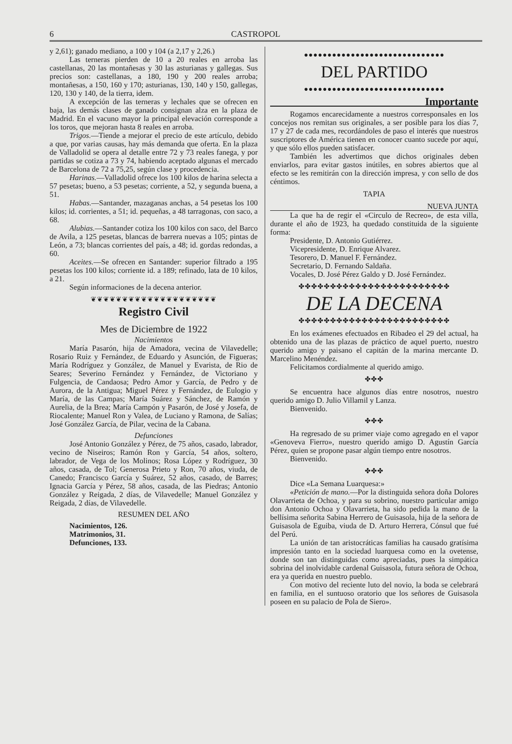6 CASTROPOL
y 2,61); ganado mediano, a 100 y 104 (a 2,17 y 2,26.)
Las terneras pierden de 10 a 20 reales en arroba las castellanas, 20 las montañesas y 30 las asturianas y gallegas. Sus precios son: castellanas, a 180, 190 y 200 reales arroba; montañesas, a 150, 160 y 170; asturianas, 130, 140 y 150, gallegas, 120, 130 y 140, de la tierra, idem.
A excepción de las terneras y lechales que se ofrecen en baja, las demás clases de ganado consignan alza en la plaza de Madrid. En el vacuno mayor la principal elevación corresponde a los toros, que mejoran hasta 8 reales en arroba.
Trigos.—Tiende a mejorar el precio de este artículo, debido a que, por varias causas, hay más demanda que oferta. En la plaza de Valladolid se opera al detalle entre 72 y 73 reales fanega, y por partidas se cotiza a 73 y 74, habiendo aceptado algunas el mercado de Barcelona de 72 a 75,25, según clase y procedencia.
Harinas.—Valladolid ofrece los 100 kilos de harina selecta a 57 pesetas; bueno, a 53 pesetas; corriente, a 52, y segunda buena, a 51.
Habas.—Santander, mazaganas anchas, a 54 pesetas los 100 kilos; id. corrientes, a 51; id. pequeñas, a 48 tarragonas, con saco, a 68.
Alubias.—Santander cotiza los 100 kilos con saco, del Barco de Avila, a 125 pesetas, blancas de barrera nuevas a 105; pintas de León, a 73; blancas corrientes del país, a 48; id. gordas redondas, a 60.
Aceites.—Se ofrecen en Santander: superior filtrado a 195 pesetas los 100 kilos; corriente id. a 189; refinado, lata de 10 kilos, a 21.
Según informaciones de la decena anterior.
❦❦❦❦❦❦❦❦❦❦❦❦❦❦❦❦❦❦❦❦
Registro Civil
Mes de Diciembre de 1922
Nacimientos
María Pasarón, hija de Amadora, vecina de Vilavedelle; Rosario Ruiz y Fernández, de Eduardo y Asunción, de Figueras; María Rodríguez y González, de Manuel y Evarista, de Rio de Seares; Severino Fernández y Fernández, de Victoriano y Fulgencia, de Candaosa; Pedro Amor y García, de Pedro y de Aurora, de la Antigua; Miguel Pérez y Fernández, de Eulogio y María, de las Campas; María Suárez y Sánchez, de Ramón y Aurelia, de la Brea; María Campón y Pasarón, de José y Josefa, de Riocalente; Manuel Ron y Valea, de Luciano y Ramona, de Salías; José González García, de Pilar, vecina de la Cabana.
Defunciones
José Antonio González y Pérez, de 75 años, casado, labrador, vecino de Niseiros; Ramón Ron y García, 54 años, soltero, labrador, de Vega de los Molinos; Rosa López y Rodríguez, 30 años, casada, de Tol; Generosa Prieto y Ron, 70 años, viuda, de Canedo; Francisco García y Suárez, 52 años, casado, de Barres; Ignacia García y Pérez, 58 años, casada, de las Piedras; Antonio González y Reigada, 2 días, de Vilavedelle; Manuel González y Reigada, 2 días, de Vilavedelle.
RESUMEN DEL AÑO
Nacimientos, 126.
Matrimonios, 31.
Defunciones, 133.
●●●●●●●●●●●●●●●●●●●●●●●●●●●●●●
DEL PARTIDO
●●●●●●●●●●●●●●●●●●●●●●●●●●●●●●
Importante
Rogamos encarecidamente a nuestros corresponsales en los concejos nos remitan sus originales, a ser posible para los días 7, 17 y 27 de cada mes, recordándoles de paso el interés que nuestros suscriptores de América tienen en conocer cuanto sucede por aquí, y que sólo ellos pueden satisfacer.
También les advertimos que dichos originales deben enviarlos, para evitar gastos inútiles, en sobres abiertos que al efecto se les remitirán con la dirección impresa, y con sello de dos céntimos.
TAPIA
NUEVA JUNTA
La que ha de regir el «Circulo de Recreo», de esta villa, durante el año de 1923, ha quedado constituida de la siguiente forma:
Presidente, D. Antonio Gutiérrez.
Vicepresidente, D. Enrique Alvarez.
Tesorero, D. Manuel F. Fernández.
Secretario, D. Fernando Saldaña.
Vocales, D. José Pérez Galdo y D. José Fernández.
✤✤✤✤✤✤✤✤✤✤✤✤✤✤✤✤✤✤✤✤✤✤✤✤
DE LA DECENA
✤✤✤✤✤✤✤✤✤✤✤✤✤✤✤✤✤✤✤✤✤✤✤✤
En los exámenes efectuados en Ribadeo el 29 del actual, ha obtenido una de las plazas de práctico de aquel puerto, nuestro querido amigo y paisano el capitán de la marina mercante D. Marcelino Menéndez.
Felicitamos cordialmente al querido amigo.
✤✤✤
Se encuentra hace algunos días entre nosotros, nuestro querido amigo D. Julio Villamil y Lanza.
Bienvenido.
✤✤✤
Ha regresado de su primer viaje como agregado en el vapor «Genoveva Fierro», nuestro querido amigo D. Agustín García Pérez, quien se propone pasar algún tiempo entre nosotros.
Bienvenido.
✤✤✤
Dice «La Semana Luarquesa:»
«Petición de mano.—Por la distinguida señora doña Dolores Olavarrieta de Ochoa, y para su sobrino, nuestro particular amigo don Antonio Ochoa y Olavarrieta, ha sido pedida la mano de la bellísima señorita Sabina Herrero de Guisasola, hija de la señora de Guisasola de Eguiba, viuda de D. Arturo Herrera, Cónsul que fué del Perú.
La unión de tan aristocráticas familias ha causado gratísima impresión tanto en la sociedad luarquesa como en la ovetense, donde son tan distinguidas como apreciadas, pues la simpática sobrina del inolvidable cardenal Guisasola, futura señora de Ochoa, era ya querida en nuestro pueblo.
Con motivo del reciente luto del novio, la boda se celebrará en familia, en el suntuoso oratorio que los señores de Guisasola poseen en su palacio de Pola de Siero».